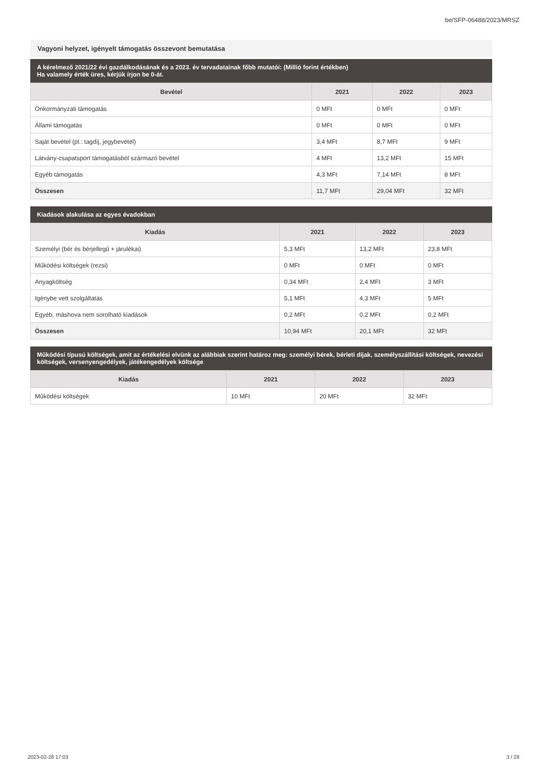be/SFP-06488/2023/MRSZ
Vagyoni helyzet, igényelt támogatás összevont bemutatása
A kérelmező 2021/22 évi gazdálkodásának és a 2023. év tervadatainak főbb mutatói: (Millió forint értékben)
Ha valamely érték üres, kérjük írjon be 0-át.
| Bevétel | 2021 | 2022 | 2023 |
| --- | --- | --- | --- |
| Önkormányzati támogatás | 0 MFt | 0 MFt | 0 MFt |
| Állami támogatás | 0 MFt | 0 MFt | 0 MFt |
| Saját bevétel (pl.: tagdíj, jegybevétel) | 3,4 MFt | 8,7 MFt | 9 MFt |
| Látvány-csapatsport támogatásból származó bevétel | 4 MFt | 13,2 MFt | 15 MFt |
| Egyéb támogatás | 4,3 MFt | 7,14 MFt | 8 MFt |
| Összesen | 11,7 MFt | 29,04 MFt | 32 MFt |
Kiadások alakulása az egyes évadokban
| Kiadás | 2021 | 2022 | 2023 |
| --- | --- | --- | --- |
| Személyi (bér és bérjellegű + járulékai) | 5,3 MFt | 13,2 MFt | 23,8 MFt |
| Működési költségek (rezsi) | 0 MFt | 0 MFt | 0 MFt |
| Anyagköltség | 0,34 MFt | 2,4 MFt | 3 MFt |
| Igénybe vett szolgáltatás | 5,1 MFt | 4,3 MFt | 5 MFt |
| Egyéb, máshova nem sorolható kiadások | 0,2 MFt | 0,2 MFt | 0,2 MFt |
| Összesen | 10,94 MFt | 20,1 MFt | 32 MFt |
Működési típusú költségek, amit az értékelési elvünk az alábbiak szerint határoz meg: személyi bérek, bérleti díjak, személyszállítási költségek, nevezési költségek, versenyengedélyek, játékengedélyek költsége
| Kiadás | 2021 | 2022 | 2023 |
| --- | --- | --- | --- |
| Működési költségek | 10 MFt | 20 MFt | 32 MFt |
2023-02-28 17:03 3 / 28